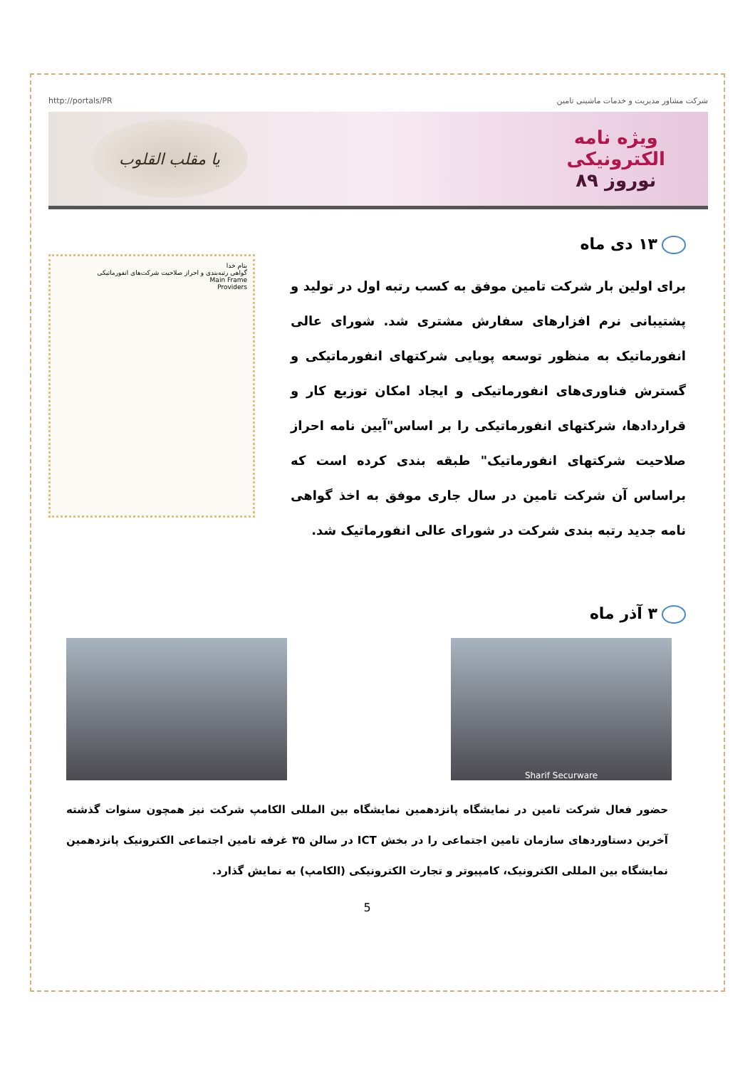http://portals/PR شرکت مشاور مدیریت و خدمات ماشینی تامین
ویژه نامه
الکترونیکی
نوروز ۸۹
یا مقلب القلوب
۱۳ دی ماه
برای اولین بار شرکت تامین موفق به کسب رتبه اول در تولید و پشتیبانی نرم افزارهای سفارش مشتری شد. شورای عالی انفورماتیک به منظور توسعه پویایی شرکتهای انفورماتیکی و گسترش فناوری‌های انفورماتیکی و ایجاد امکان توزیع کار و قراردادها، شرکتهای انفورماتیکی را بر اساس"آیین نامه احراز صلاحیت شرکتهای انفورماتیک" طبقه بندی کرده است که براساس آن شرکت تامین در سال جاری موفق به اخذ گواهی نامه جدید رتبه بندی شرکت در شورای عالی انفورماتیک شد.
بنام خدا
گواهی رتبه‌بندی و احراز صلاحیت شرکت‌های انفورماتیکی
Main Frame
Providers
۳ آذر ماه
Sharif Securware
حضور فعال شرکت تامین در نمایشگاه پانزدهمین نمایشگاه بین المللی الکامپ شرکت نیز همچون سنوات گذشته آخرین دستاوردهای سازمان تامین اجتماعی را در بخش ICT در سالن ۳۵ غرفه تامین اجتماعی الکترونیک پانزدهمین نمایشگاه بین المللی الکترونیک، کامپیوتر و تجارت الکترونیکی (الکامپ) به نمایش گذارد.
5